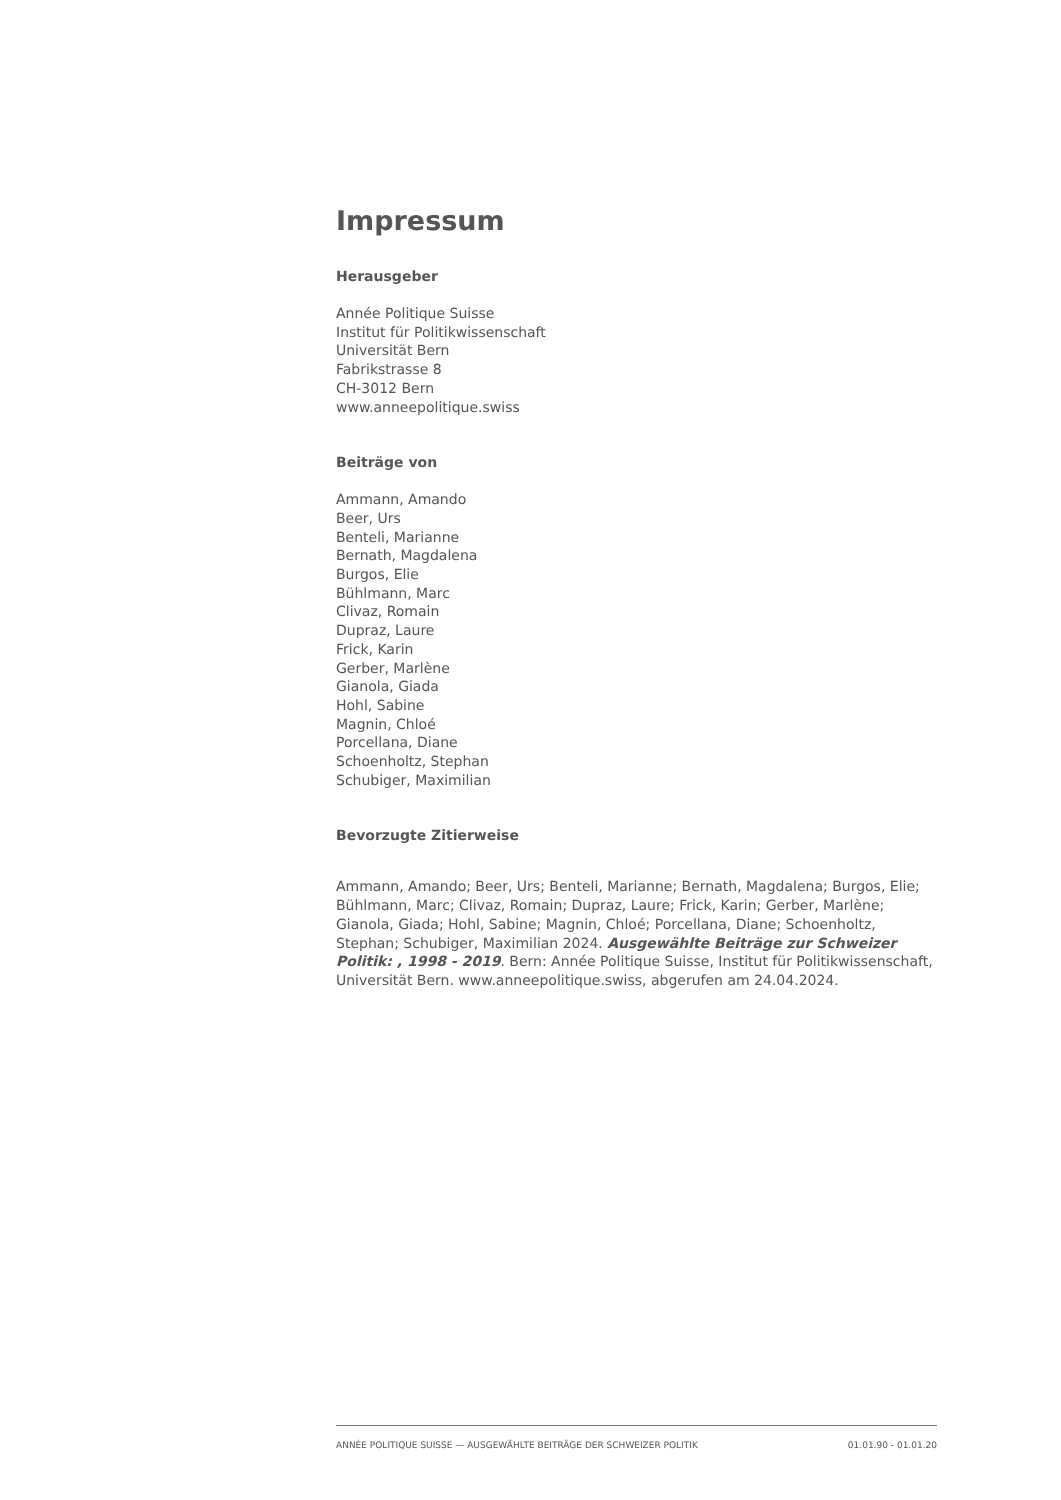Impressum
Herausgeber
Année Politique Suisse
Institut für Politikwissenschaft
Universität Bern
Fabrikstrasse 8
CH-3012 Bern
www.anneepolitique.swiss
Beiträge von
Ammann, Amando
Beer, Urs
Benteli, Marianne
Bernath, Magdalena
Burgos, Elie
Bühlmann, Marc
Clivaz, Romain
Dupraz, Laure
Frick, Karin
Gerber, Marlène
Gianola, Giada
Hohl, Sabine
Magnin, Chloé
Porcellana, Diane
Schoenholtz, Stephan
Schubiger, Maximilian
Bevorzugte Zitierweise
Ammann, Amando; Beer, Urs; Benteli, Marianne; Bernath, Magdalena; Burgos, Elie; Bühlmann, Marc; Clivaz, Romain; Dupraz, Laure; Frick, Karin; Gerber, Marlène; Gianola, Giada; Hohl, Sabine; Magnin, Chloé; Porcellana, Diane; Schoenholtz, Stephan; Schubiger, Maximilian 2024. Ausgewählte Beiträge zur Schweizer Politik: , 1998 - 2019. Bern: Année Politique Suisse, Institut für Politikwissenschaft, Universität Bern. www.anneepolitique.swiss, abgerufen am 24.04.2024.
ANNÉE POLITIQUE SUISSE — AUSGEWÄHLTE BEITRÄGE DER SCHWEIZER POLITIK 01.01.90 - 01.01.20